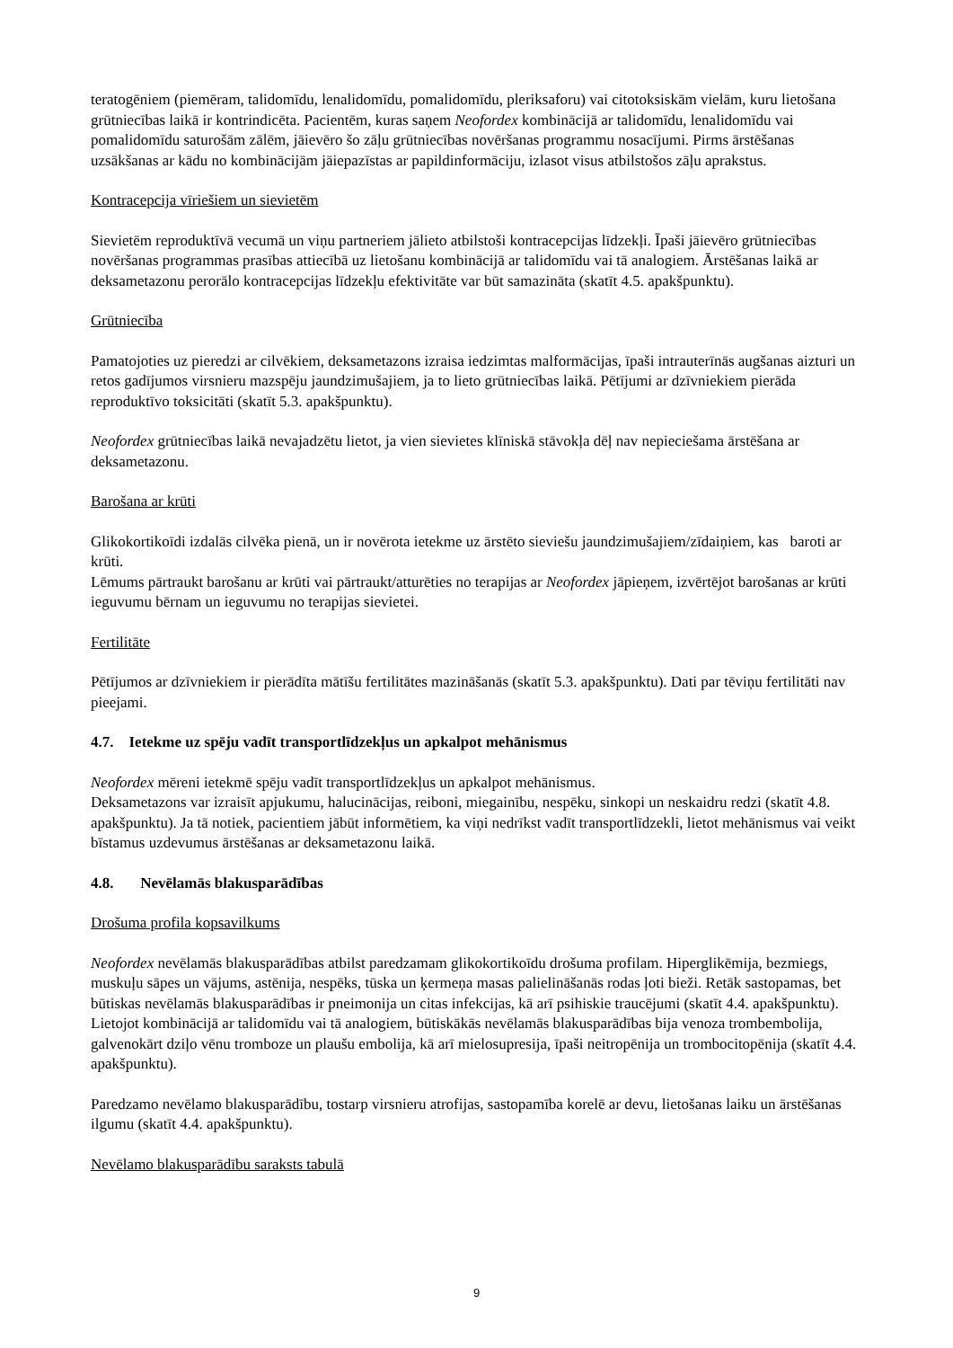teratogēniem (piemēram, talidomīdu, lenalidomīdu, pomalidomīdu, pleriksaforu) vai citotoksiskām vielām, kuru lietošana grūtniecības laikā ir kontrindicēta. Pacientēm, kuras saņem Neofordex kombinācijā ar talidomīdu, lenalidomīdu vai pomalidomīdu saturošām zālēm, jāievēro šo zāļu grūtniecības novēršanas programmu nosacījumi. Pirms ārstēšanas uzsākšanas ar kādu no kombinācijām jāiepazīstas ar papildinformāciju, izlasot visus atbilstošos zāļu aprakstus.
Kontracepcija vīriešiem un sievietēm
Sievietēm reproduktīvā vecumā un viņu partneriem jālieto atbilstoši kontracepcijas līdzekļi. Īpaši jāievēro grūtniecības novēršanas programmas prasības attiecībā uz lietošanu kombinācijā ar talidomīdu vai tā analogiem. Ārstēšanas laikā ar deksametazonu perorālo kontracepcijas līdzekļu efektivitāte var būt samazināta (skatīt 4.5. apakšpunktu).
Grūtniecība
Pamatojoties uz pieredzi ar cilvēkiem, deksametazons izraisa iedzimtas malformācijas, īpaši intrauterīnās augšanas aizturi un retos gadījumos virsnieru mazspēju jaundzimušajiem, ja to lieto grūtniecības laikā. Pētījumi ar dzīvniekiem pierāda reproduktīvo toksicitāti (skatīt 5.3. apakšpunktu).
Neofordex grūtniecības laikā nevajadzētu lietot, ja vien sievietes klīniskā stāvokļa dēļ nav nepieciešama ārstēšana ar deksametazonu.
Barošana ar krūti
Glikokortikoīdi izdalās cilvēka pienā, un ir novērota ietekme uz ārstēto sieviešu jaundzimušajiem/zīdaiņiem, kas baroti ar krūti.
Lēmums pārtraukt barošanu ar krūti vai pārtraukt/atturēties no terapijas ar Neofordex jāpieņem, izvērtējot barošanas ar krūti ieguvumu bērnam un ieguvumu no terapijas sievietei.
Fertilitāte
Pētījumos ar dzīvniekiem ir pierādīta mātīšu fertilitātes mazināšanās (skatīt 5.3. apakšpunktu). Dati par tēviņu fertilitāti nav pieejami.
4.7. Ietekme uz spēju vadīt transportlīdzekļus un apkalpot mehānismus
Neofordex mēreni ietekmē spēju vadīt transportlīdzekļus un apkalpot mehānismus.
Deksametazons var izraisīt apjukumu, halucinācijas, reiboni, miegainību, nespēku, sinkopi un neskaidru redzi (skatīt 4.8. apakšpunktu). Ja tā notiek, pacientiem jābūt informētiem, ka viņi nedrīkst vadīt transportlīdzekli, lietot mehānismus vai veikt bīstamus uzdevumus ārstēšanas ar deksametazonu laikā.
4.8. Nevēlamās blakusparādības
Drošuma profila kopsavilkums
Neofordex nevēlamās blakusparādības atbilst paredzamam glikokortikoīdu drošuma profilam. Hiperglikēmija, bezmiegs, muskuļu sāpes un vājums, astēnija, nespēks, tūska un ķermeņa masas palielināšanās rodas ļoti bieži. Retāk sastopamas, bet būtiskas nevēlamās blakusparādības ir pneimonija un citas infekcijas, kā arī psihiskie traucējumi (skatīt 4.4. apakšpunktu). Lietojot kombinācijā ar talidomīdu vai tā analogiem, būtiskākās nevēlamās blakusparādības bija venoza trombembolija, galvenokārt dziļo vēnu tromboze un plaušu embolija, kā arī mielosupresija, īpaši neitropēnija un trombocitopēnija (skatīt 4.4. apakšpunktu).
Paredzamo nevēlamo blakusparādību, tostarp virsnieru atrofijas, sastopamība korelē ar devu, lietošanas laiku un ārstēšanas ilgumu (skatīt 4.4. apakšpunktu).
Nevēlamo blakusparādību saraksts tabulā
9